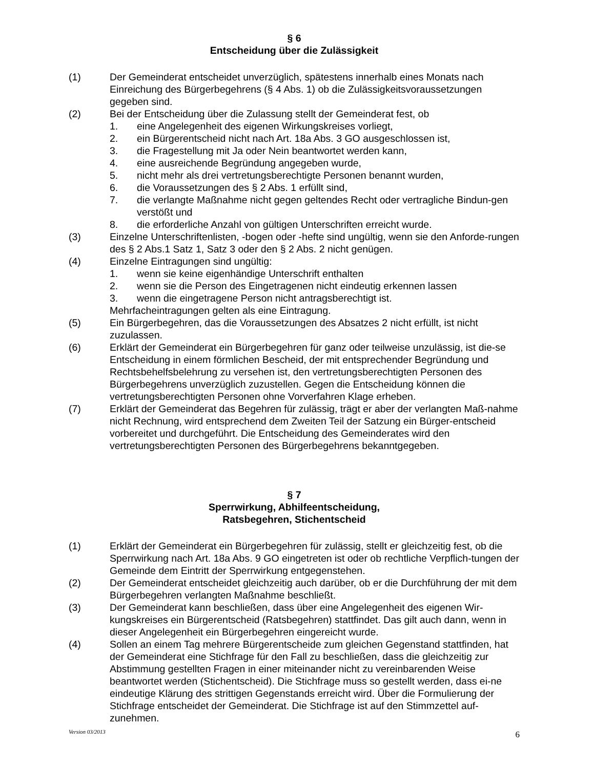§ 6
Entscheidung über die Zulässigkeit
(1) Der Gemeinderat entscheidet unverzüglich, spätestens innerhalb eines Monats nach Einreichung des Bürgerbegehrens (§ 4 Abs. 1) ob die Zulässigkeitsvoraussetzungen gegeben sind.
(2) Bei der Entscheidung über die Zulassung stellt der Gemeinderat fest, ob
1. eine Angelegenheit des eigenen Wirkungskreises vorliegt,
2. ein Bürgerentscheid nicht nach Art. 18a Abs. 3 GO ausgeschlossen ist,
3. die Fragestellung mit Ja oder Nein beantwortet werden kann,
4. eine ausreichende Begründung angegeben wurde,
5. nicht mehr als drei vertretungsberechtigte Personen benannt wurden,
6. die Voraussetzungen des § 2 Abs. 1 erfüllt sind,
7. die verlangte Maßnahme nicht gegen geltendes Recht oder vertragliche Bindun-gen verstößt und
8. die erforderliche Anzahl von gültigen Unterschriften erreicht wurde.
(3) Einzelne Unterschriftenlisten, -bogen oder -hefte sind ungültig, wenn sie den Anforde-rungen des § 2 Abs.1 Satz 1, Satz 3 oder den § 2 Abs. 2 nicht genügen.
(4) Einzelne Eintragungen sind ungültig:
1. wenn sie keine eigenhändige Unterschrift enthalten
2. wenn sie die Person des Eingetragenen nicht eindeutig erkennen lassen
3. wenn die eingetragene Person nicht antragsberechtigt ist.
Mehrfacheintragungen gelten als eine Eintragung.
(5) Ein Bürgerbegehren, das die Voraussetzungen des Absatzes 2 nicht erfüllt, ist nicht zuzulassen.
(6) Erklärt der Gemeinderat ein Bürgerbegehren für ganz oder teilweise unzulässig, ist die-se Entscheidung in einem förmlichen Bescheid, der mit entsprechender Begründung und Rechtsbehelfsbelehrung zu versehen ist, den vertretungsberechtigten Personen des Bürgerbegehrens unverzüglich zuzustellen. Gegen die Entscheidung können die vertretungsberechtigten Personen ohne Vorverfahren Klage erheben.
(7) Erklärt der Gemeinderat das Begehren für zulässig, trägt er aber der verlangten Maß-nahme nicht Rechnung, wird entsprechend dem Zweiten Teil der Satzung ein Bürger-entscheid vorbereitet und durchgeführt. Die Entscheidung des Gemeinderates wird den vertretungsberechtigten Personen des Bürgerbegehrens bekanntgegeben.
§ 7
Sperrwirkung, Abhilfeentscheidung,
Ratsbegehren, Stichentscheid
(1) Erklärt der Gemeinderat ein Bürgerbegehren für zulässig, stellt er gleichzeitig fest, ob die Sperrwirkung nach Art. 18a Abs. 9 GO eingetreten ist oder ob rechtliche Verpflich-tungen der Gemeinde dem Eintritt der Sperrwirkung entgegenstehen.
(2) Der Gemeinderat entscheidet gleichzeitig auch darüber, ob er die Durchführung der mit dem Bürgerbegehren verlangten Maßnahme beschließt.
(3) Der Gemeinderat kann beschließen, dass über eine Angelegenheit des eigenen Wir-kungskreises ein Bürgerentscheid (Ratsbegehren) stattfindet. Das gilt auch dann, wenn in dieser Angelegenheit ein Bürgerbegehren eingereicht wurde.
(4) Sollen an einem Tag mehrere Bürgerentscheide zum gleichen Gegenstand stattfinden, hat der Gemeinderat eine Stichfrage für den Fall zu beschließen, dass die gleichzeitig zur Abstimmung gestellten Fragen in einer miteinander nicht zu vereinbarenden Weise beantwortet werden (Stichentscheid). Die Stichfrage muss so gestellt werden, dass ei-ne eindeutige Klärung des strittigen Gegenstands erreicht wird. Über die Formulierung der Stichfrage entscheidet der Gemeinderat. Die Stichfrage ist auf den Stimmzettel auf-zunehmen.
Version 03/2013 6